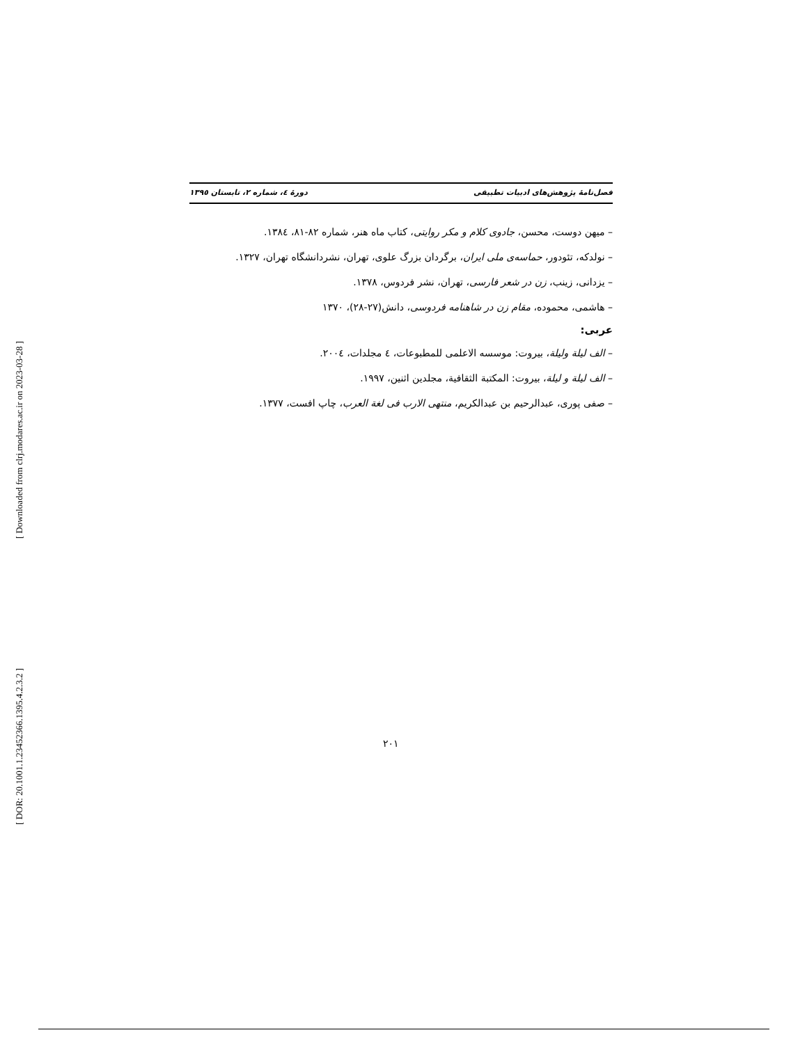[ Downloaded from clrj.modares.ac.ir on 2023-03-28 ]
[ DOR: 20.1001.1.23452366.1395.4.2.3.2 ]
فصل‌نامهٔ پژوهش‌های ادبیات تطبیقی دورهٔ ٤، شماره ٢، تابستان ١٣٩٥
– میهن دوست، محسن، جادوی کلام و مکر روایتی، کتاب ماه هنر، شماره ٨٢-٨١، ١٣٨٤.
– نولدکه، تئودور، حماسه‌ی ملی ایران، برگردان بزرگ علوی، تهران، نشردانشگاه تهران، ١٣٢٧.
– یزدانی، زینب، زن در شعر فارسی، تهران، نشر فردوس، ١٣٧٨.
– هاشمی، محموده، مقام زن در شاهنامه فردوسی، دانش(٢٧-٢٨)، ١٣٧٠
عربی:
– الف لیلة ولیلة، بیروت: موسسه الاعلمی للمطبوعات، ٤ مجلدات، ٢٠٠٤.
– الف لیلة و لیلة، بیروت: المکتبة الثقافیة، مجلدین اثنین، ١٩٩٧.
– صفی پوری، عبدالرحیم بن عبدالکریم، منتهی الارب فی لغة العرب، چاپ افست، ١٣٧٧.
٢٠١